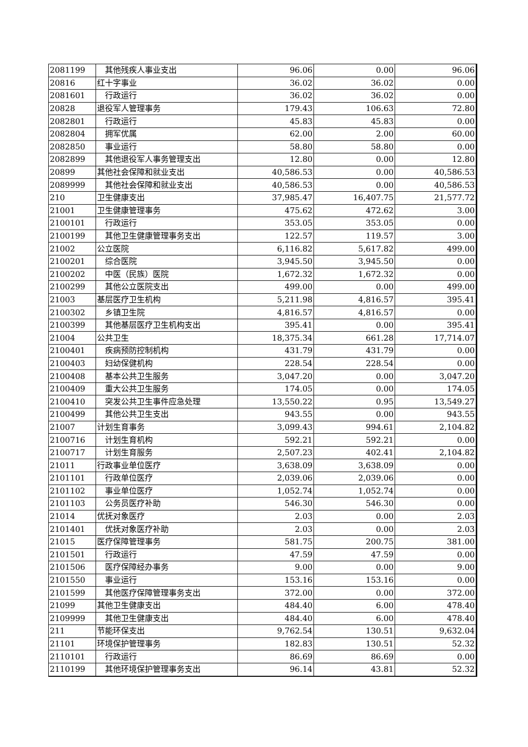| 2081199 | 其他残疾人事业支出 | 96.06 | 0.00 | 96.06 |
| 20816 | 红十字事业 | 36.02 | 36.02 | 0.00 |
| 2081601 | 行政运行 | 36.02 | 36.02 | 0.00 |
| 20828 | 退役军人管理事务 | 179.43 | 106.63 | 72.80 |
| 2082801 | 行政运行 | 45.83 | 45.83 | 0.00 |
| 2082804 | 拥军优属 | 62.00 | 2.00 | 60.00 |
| 2082850 | 事业运行 | 58.80 | 58.80 | 0.00 |
| 2082899 | 其他退役军人事务管理支出 | 12.80 | 0.00 | 12.80 |
| 20899 | 其他社会保障和就业支出 | 40,586.53 | 0.00 | 40,586.53 |
| 2089999 | 其他社会保障和就业支出 | 40,586.53 | 0.00 | 40,586.53 |
| 210 | 卫生健康支出 | 37,985.47 | 16,407.75 | 21,577.72 |
| 21001 | 卫生健康管理事务 | 475.62 | 472.62 | 3.00 |
| 2100101 | 行政运行 | 353.05 | 353.05 | 0.00 |
| 2100199 | 其他卫生健康管理事务支出 | 122.57 | 119.57 | 3.00 |
| 21002 | 公立医院 | 6,116.82 | 5,617.82 | 499.00 |
| 2100201 | 综合医院 | 3,945.50 | 3,945.50 | 0.00 |
| 2100202 | 中医（民族）医院 | 1,672.32 | 1,672.32 | 0.00 |
| 2100299 | 其他公立医院支出 | 499.00 | 0.00 | 499.00 |
| 21003 | 基层医疗卫生机构 | 5,211.98 | 4,816.57 | 395.41 |
| 2100302 | 乡镇卫生院 | 4,816.57 | 4,816.57 | 0.00 |
| 2100399 | 其他基层医疗卫生机构支出 | 395.41 | 0.00 | 395.41 |
| 21004 | 公共卫生 | 18,375.34 | 661.28 | 17,714.07 |
| 2100401 | 疾病预防控制机构 | 431.79 | 431.79 | 0.00 |
| 2100403 | 妇幼保健机构 | 228.54 | 228.54 | 0.00 |
| 2100408 | 基本公共卫生服务 | 3,047.20 | 0.00 | 3,047.20 |
| 2100409 | 重大公共卫生服务 | 174.05 | 0.00 | 174.05 |
| 2100410 | 突发公共卫生事件应急处理 | 13,550.22 | 0.95 | 13,549.27 |
| 2100499 | 其他公共卫生支出 | 943.55 | 0.00 | 943.55 |
| 21007 | 计划生育事务 | 3,099.43 | 994.61 | 2,104.82 |
| 2100716 | 计划生育机构 | 592.21 | 592.21 | 0.00 |
| 2100717 | 计划生育服务 | 2,507.23 | 402.41 | 2,104.82 |
| 21011 | 行政事业单位医疗 | 3,638.09 | 3,638.09 | 0.00 |
| 2101101 | 行政单位医疗 | 2,039.06 | 2,039.06 | 0.00 |
| 2101102 | 事业单位医疗 | 1,052.74 | 1,052.74 | 0.00 |
| 2101103 | 公务员医疗补助 | 546.30 | 546.30 | 0.00 |
| 21014 | 优抚对象医疗 | 2.03 | 0.00 | 2.03 |
| 2101401 | 优抚对象医疗补助 | 2.03 | 0.00 | 2.03 |
| 21015 | 医疗保障管理事务 | 581.75 | 200.75 | 381.00 |
| 2101501 | 行政运行 | 47.59 | 47.59 | 0.00 |
| 2101506 | 医疗保障经办事务 | 9.00 | 0.00 | 9.00 |
| 2101550 | 事业运行 | 153.16 | 153.16 | 0.00 |
| 2101599 | 其他医疗保障管理事务支出 | 372.00 | 0.00 | 372.00 |
| 21099 | 其他卫生健康支出 | 484.40 | 6.00 | 478.40 |
| 2109999 | 其他卫生健康支出 | 484.40 | 6.00 | 478.40 |
| 211 | 节能环保支出 | 9,762.54 | 130.51 | 9,632.04 |
| 21101 | 环境保护管理事务 | 182.83 | 130.51 | 52.32 |
| 2110101 | 行政运行 | 86.69 | 86.69 | 0.00 |
| 2110199 | 其他环境保护管理事务支出 | 96.14 | 43.81 | 52.32 |